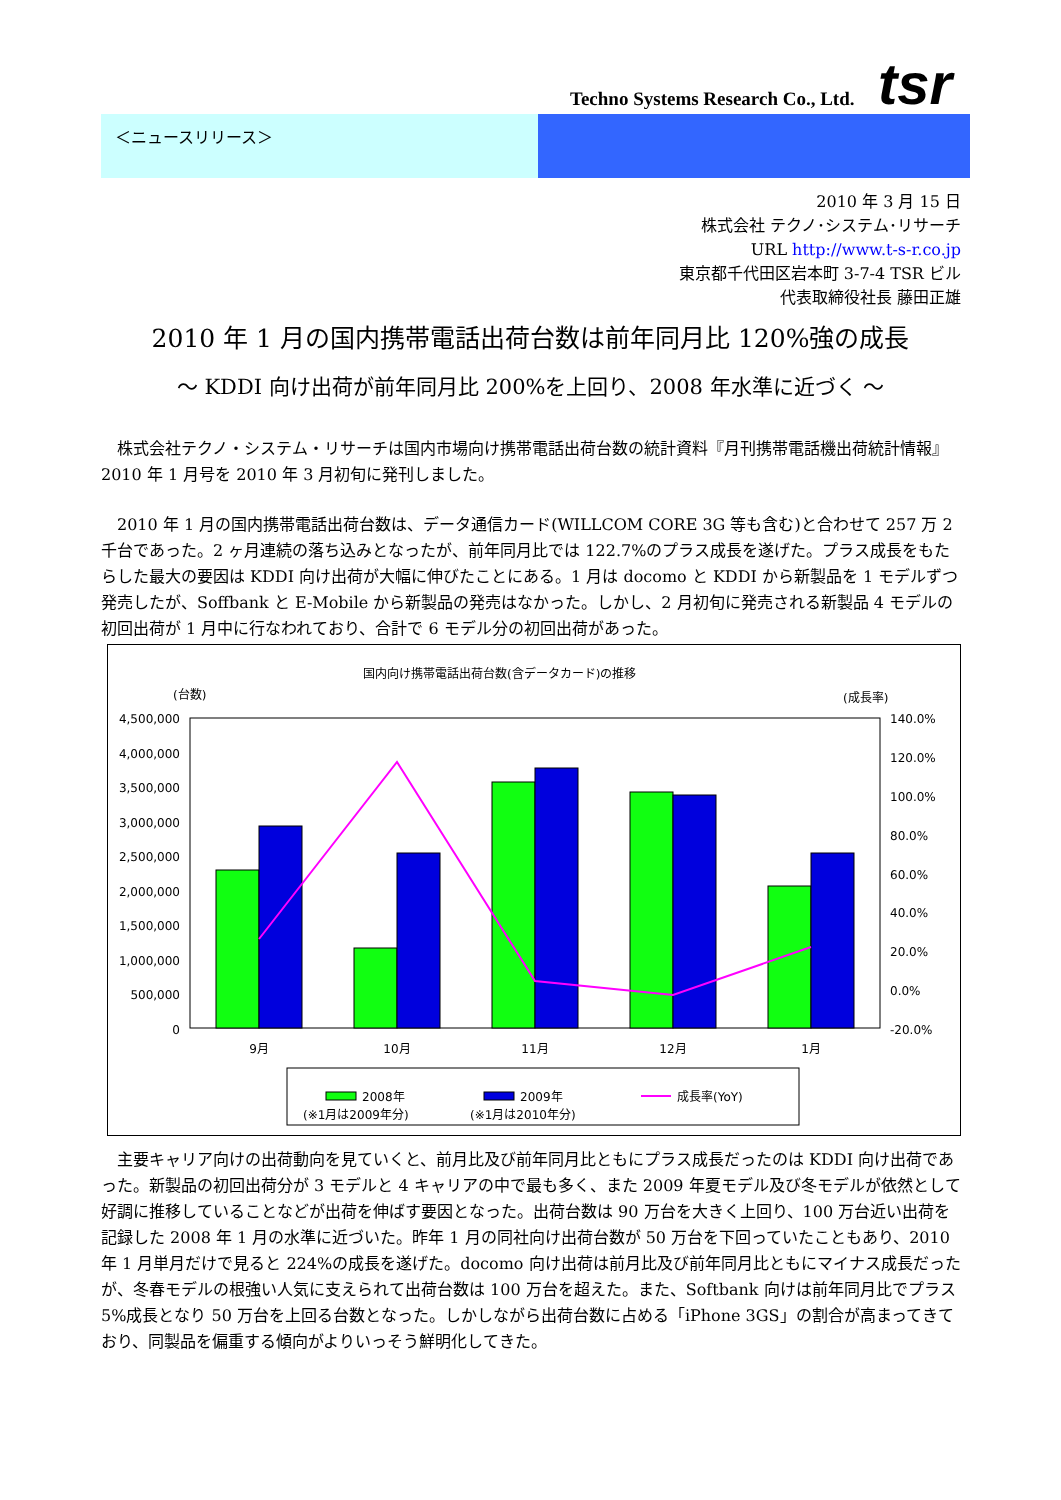Techno Systems Research Co., Ltd.
tsr
＜ニュースリリース＞
2010 年 3 月 15 日
株式会社 テクノ･システム･リサーチ
URL http://www.t-s-r.co.jp
東京都千代田区岩本町 3-7-4 TSR ビル
代表取締役社長 藤田正雄
2010 年 1 月の国内携帯電話出荷台数は前年同月比 120%強の成長
～ KDDI 向け出荷が前年同月比 200%を上回り、2008 年水準に近づく ～
　株式会社テクノ・システム・リサーチは国内市場向け携帯電話出荷台数の統計資料『月刊携帯電話機出荷統計情報』2010 年 1 月号を 2010 年 3 月初旬に発刊しました。
　2010 年 1 月の国内携帯電話出荷台数は、データ通信カード(WILLCOM CORE 3G 等も含む)と合わせて 257 万 2 千台であった。2 ヶ月連続の落ち込みとなったが、前年同月比では 122.7%のプラス成長を遂げた。プラス成長をもたらした最大の要因は KDDI 向け出荷が大幅に伸びたことにある。1 月は docomo と KDDI から新製品を 1 モデルずつ発売したが、Soffbank と E-Mobile から新製品の発売はなかった。しかし、2 月初旬に発売される新製品 4 モデルの初回出荷が 1 月中に行なわれており、合計で 6 モデル分の初回出荷があった。
国内向け携帯電話出荷台数(含データカード)の推移
(台数)
(成長率)
4,500,000
4,000,000
3,500,000
3,000,000
2,500,000
2,000,000
1,500,000
1,000,000
500,000
0
140.0%
120.0%
100.0%
80.0%
60.0%
40.0%
20.0%
0.0%
-20.0%
9月
10月
11月
12月
1月
2008年
(※1月は2009年分)
2009年
(※1月は2010年分)
成長率(YoY)
　主要キャリア向けの出荷動向を見ていくと、前月比及び前年同月比ともにプラス成長だったのは KDDI 向け出荷であった。新製品の初回出荷分が 3 モデルと 4 キャリアの中で最も多く、また 2009 年夏モデル及び冬モデルが依然として好調に推移していることなどが出荷を伸ばす要因となった。出荷台数は 90 万台を大きく上回り、100 万台近い出荷を記録した 2008 年 1 月の水準に近づいた。昨年 1 月の同社向け出荷台数が 50 万台を下回っていたこともあり、2010 年 1 月単月だけで見ると 224%の成長を遂げた。docomo 向け出荷は前月比及び前年同月比ともにマイナス成長だったが、冬春モデルの根強い人気に支えられて出荷台数は 100 万台を超えた。また、Softbank 向けは前年同月比でプラス 5%成長となり 50 万台を上回る台数となった。しかしながら出荷台数に占める「iPhone 3GS」の割合が高まってきており、同製品を偏重する傾向がよりいっそう鮮明化してきた。